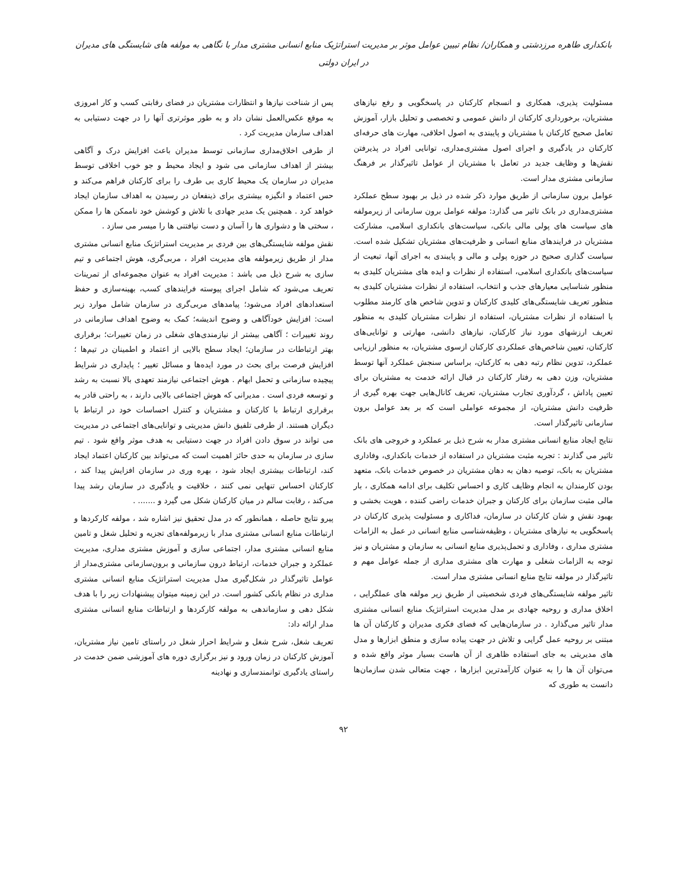بانکداری طاهره مرزدشتی و همکاران/ نظام تبیین عوامل موثر بر مدیریت استراتژیک منابع انسانی مشتری مدار با نگاهی به مولفه های شایستگی های مدیران در ایران دولتی
مسئولیت پذیری، همکاری و انسجام کارکنان در پاسخگویی و رفع نیازهای مشتریان، برخورداری کارکنان از دانش عمومی و تخصصی و تحلیل بازار، آموزش تعامل صحیح کارکنان با مشتریان و پایبندی به اصول اخلاقی، مهارت های حرفه‌ای کارکنان در یادگیری و اجرای اصول مشتری‌مداری، توانایی افراد در پذیرفتن نقش‌ها و وظایف جدید در تعامل با مشتریان از عوامل تاثیرگذار بر فرهنگ سازمانی مشتری مدار است.
عوامل برون سازمانی از طریق موارد ذکر شده در ذیل بر بهبود سطح عملکرد مشتری‌مداری در بانک تاثیر می گذارد: مولفه عوامل برون سازمانی از زیرمولفه های سیاست های پولی مالی بانکی، سیاست‌های بانکداری اسلامی، مشارکت مشتریان در فرایندهای منابع انسانی و ظرفیت‌های مشتریان تشکیل شده است. سیاست گذاری صحیح در حوزه پولی و مالی و پایبندی به اجرای آنها، تبعیت از سیاست‌های بانکداری اسلامی، استفاده از نظرات و ایده های مشتریان کلیدی به منظور شناسایی معیارهای جذب و انتخاب، استفاده از نظرات مشتریان کلیدی به منظور تعریف شایستگی‌های کلیدی کارکنان و تدوین شاخص های کارمند مطلوب با استفاده از نظرات مشتریان، استفاده از نظرات مشتریان کلیدی به منظور تعریف ارزشهای مورد نیاز کارکنان، نیازهای دانشی، مهارتی و توانایی‌های کارکنان، تعیین شاخص‌های عملکردی کارکنان ازسوی مشتریان، به منظور ارزیابی عملکرد، تدوین نظام رتبه دهی به کارکنان، براساس سنجش عملکرد آنها توسط مشتریان، وزن دهی به رفتار کارکنان در قبال ارائه خدمت به مشتریان برای تعیین پاداش ، گردآوری تجارب مشتریان، تعریف کانال‌هایی جهت بهره گیری از ظرفیت دانش مشتریان، از مجموعه عواملی است که بر بعد عوامل برون سازمانی تاثیرگذار است.
نتایج ایجاد منابع انسانی مشتری مدار به شرح ذیل بر عملکرد و خروجی های بانک تاثیر می گذارند : تجربه مثبت مشتریان در استفاده از خدمات بانکداری، وفاداری مشتریان به بانک، توصیه دهان به دهان مشتریان در خصوص خدمات بانک، متعهد بودن کارمندان به انجام وظایف کاری و احساس تکلیف برای ادامه همکاری ، بار مالی مثبت سازمان برای کارکنان و جبران خدمات راضی کننده ، هویت بخشی و بهبود نقش و شان کارکنان در سازمان، فداکاری و مسئولیت پذیری کارکنان در پاسخگویی به نیازهای مشتریان ، وظیفه‌شناسی منابع انسانی در عمل به الزامات مشتری مداری ، وفاداری و تحمل‌پذیری منابع انسانی به سازمان و مشتریان و نیز توجه به الزامات شغلی و مهارت های مشتری مداری از جمله عوامل مهم و تاثیرگذار در مولفه نتایج منابع انسانی مشتری مدار است.
تاثیر مولفه شایستگی‌های فردی شخصیتی از طریق زیر مولفه های عملگرایی ، اخلاق مداری و روحیه جهادی بر مدل مدیریت استراتژیک منابع انسانی مشتری مدار تاثیر می‌گذارد . در سازمان‌هایی که فضای فکری مدیران و کارکنان آن ها مبتنی بر روحیه عمل گرایی و تلاش در جهت پیاده سازی و منطق ابزارها و مدل های مدیریتی به جای استفاده ظاهری از آن هاست بسیار موثر واقع شده و می‌توان آن ها را به عنوان کارآمدترین ابزارها ، جهت متعالی شدن سازمان‌ها دانست به طوری که
پس از شناخت نیازها و انتظارات مشتریان در فضای رقابتی کسب و کار امروزی به موقع عکس‌العمل نشان داد و به طور موثرتری آنها را در جهت دستیابی به اهداف سازمان مدیریت کرد .
از طرفی اخلاق‌مداری سازمانی توسط مدیران باعث افزایش درک و آگاهی بیشتر از اهداف سازمانی می شود و ایجاد محیط و جو خوب اخلاقی توسط مدیران در سازمان یک محیط کاری بی طرف را برای کارکنان فراهم می‌کند و حس اعتماد و انگیزه بیشتری برای ذینفعان در رسیدن به اهداف سازمان ایجاد خواهد کرد . همچنین یک مدیر جهادی با تلاش و کوشش خود ناممکن ها را ممکن ، سختی ها و دشواری ها را آسان و دست نیافتنی ها را میسر می سازد .
نقش مولفه شایستگی‌های بین فردی بر مدیریت استراتژیک منابع انسانی مشتری مدار از طریق زیرمولفه های مدیریت افراد ، مربی‌گری، هوش اجتماعی و تیم سازی به شرح ذیل می باشد : مدیریت افراد به عنوان مجموعه‌ای از تمرینات تعریف می‌شود که شامل اجرای پیوسته فرایندهای کسب، بهینه‌سازی و حفظ استعدادهای افراد می‌شود؛ پیامدهای مربی‌گری در سازمان شامل موارد زیر است: افزایش خودآگاهی و وضوح اندیشه؛ کمک به وضوح اهداف سازمانی در روند تغییرات ؛ آگاهی بیشتر از نیازمندی‌های شغلی در زمان تغییرات؛ برقراری بهتر ارتباطات در سازمان؛ ایجاد سطح بالایی از اعتماد و اطمینان در تیم‌ها ؛ افزایش فرصت برای بحث در مورد ایده‌ها و مسائل تغییر ؛ پایداری در شرایط پیچیده سازمانی و تحمل ابهام . هوش اجتماعی نیازمند تعهدی بالا نسبت به رشد و توسعه فردی است . مدیرانی که هوش اجتماعی بالایی دارند ، به راحتی قادر به برقراری ارتباط با کارکنان و مشتریان و کنترل احساسات خود در ارتباط با دیگران هستند. از طرفی تلفیق دانش مدیریتی و توانایی‌های اجتماعی در مدیریت می تواند در سوق دادن افراد در جهت دستیابی به هدف موثر واقع شود . تیم سازی در سازمان به حدی حائز اهمیت است که می‌تواند بین کارکنان اعتماد ایجاد کند، ارتباطات بیشتری ایجاد شود ، بهره وری در سازمان افزایش پیدا کند ، کارکنان احساس تنهایی نمی کنند ، خلاقیت و یادگیری در سازمان رشد پیدا می‌کند ، رقابت سالم در میان کارکنان شکل می گیرد و ....... .
پیرو نتایج حاصله ، همانطور که در مدل تحقیق نیز اشاره شد ، مولفه کارکردها و ارتباطات منابع انسانی مشتری مدار با زیرمولفه‌های تجزیه و تحلیل شغل و تامین منابع انسانی مشتری مدار، اجتماعی سازی و آموزش مشتری مداری، مدیریت عملکرد و جبران خدمات، ارتباط درون سازمانی و برون‌سازمانی مشتری‌مدار از عوامل تاثیرگذار در شکل‌گیری مدل مدیریت استراتژیک منابع انسانی مشتری مداری در نظام بانکی کشور است. در این زمینه میتوان پیشنهادات زیر را با هدف شکل دهی و سازماندهی به مولفه کارکردها و ارتباطات منابع انسانی مشتری مدار ارائه داد:
تعریف شغل، شرح شغل و شرایط احراز شغل در راستای تامین نیاز مشتریان، آموزش کارکنان در زمان ورود و نیز برگزاری دوره های آموزشی ضمن خدمت در راستای یادگیری توانمندسازی و نهادینه
۹۲